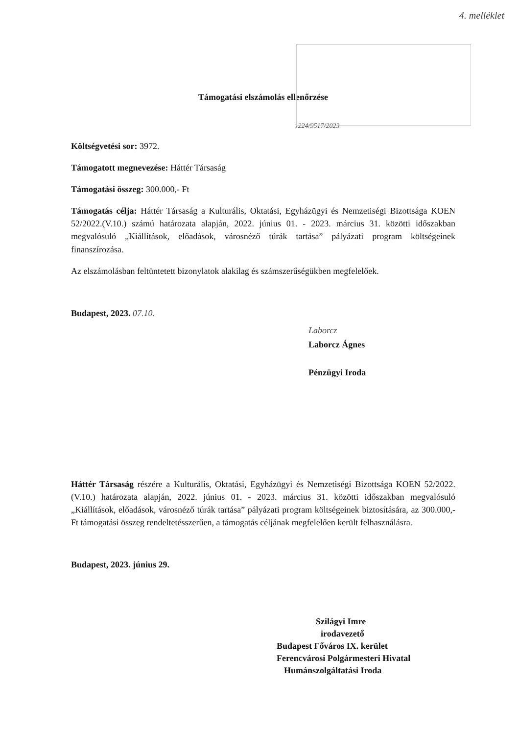4. melléklet
Támogatási elszámolás ellenőrzése
1224/9517/2023
Költségvetési sor: 3972.
Támogatott megnevezése: Háttér Társaság
Támogatási összeg: 300.000,- Ft
Támogatás célja: Háttér Társaság a Kulturális, Oktatási, Egyházügyi és Nemzetiségi Bizottsága KOEN 52/2022.(V.10.) számú határozata alapján, 2022. június 01. - 2023. március 31. közötti időszakban megvalósuló „Kiállítások, előadások, városnéző túrák tartása” pályázati program költségeinek finanszírozása.
Az elszámolásban feltüntetett bizonylatok alakilag és számszerűségükben megfelelőek.
Budapest, 2023. 07.10.
Laborcz
Laborcz Ágnes
Pénzügyi Iroda
Háttér Társaság részére a Kulturális, Oktatási, Egyházügyi és Nemzetiségi Bizottsága KOEN 52/2022.(V.10.) határozata alapján, 2022. június 01. - 2023. március 31. közötti időszakban megvalósuló „Kiállítások, előadások, városnéző túrák tartása” pályázati program költségeinek biztosítására, az 300.000,- Ft támogatási összeg rendeltetésszerűen, a támogatás céljának megfelelően került felhasználásra.
Budapest, 2023. június 29.
Szilágyi Imre
irodavezető
Budapest Főváros IX. kerület
Ferencvárosi Polgármesteri Hivatal
Humánszolgáltatási Iroda